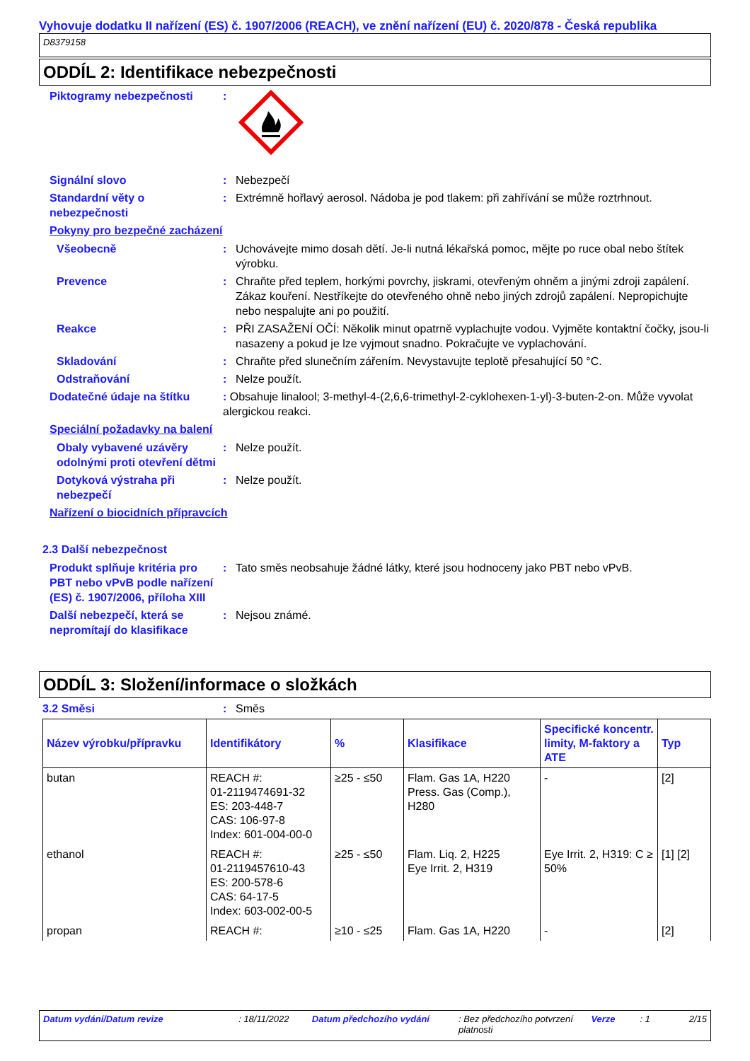Vyhovuje dodatku II nařízení (ES) č. 1907/2006 (REACH), ve znění nařízení (EU) č. 2020/878 - Česká republika
D8379158
ODDÍL 2: Identifikace nebezpečnosti
Piktogramy nebezpečnosti :
Signální slovo : Nebezpečí
Standardní věty o nebezpečnosti
: Extrémně hořlavý aerosol. Nádoba je pod tlakem: při zahřívání se může roztrhnout.
Pokyny pro bezpečné zacházení
Všeobecně : Uchovávejte mimo dosah dětí. Je-li nutná lékařská pomoc, mějte po ruce obal nebo štítek výrobku.
Prevence : Chraňte před teplem, horkými povrchy, jiskrami, otevřeným ohněm a jinými zdroji zapálení. Zákaz kouření. Nestříkejte do otevřeného ohně nebo jiných zdrojů zapálení. Nepropichujte nebo nespalujte ani po použití.
Reakce : PŘI ZASAŽENÍ OČÍ: Několik minut opatrně vyplachujte vodou. Vyjměte kontaktní čočky, jsou-li nasazeny a pokud je lze vyjmout snadno. Pokračujte ve vyplachování.
Skladování : Chraňte před slunečním zářením. Nevystavujte teplotě přesahující 50 °C.
Odstraňování : Nelze použít.
Dodatečné údaje na štítku : Obsahuje linalool; 3-methyl-4-(2,6,6-trimethyl-2-cyklohexen-1-yl)-3-buten-2-on. Může vyvolat alergickou reakci.
Speciální požadavky na balení
Obaly vybavené uzávěry odolnými proti otevření dětmi
: Nelze použít.
Dotyková výstraha při nebezpečí
: Nelze použít.
Nařízení o biocidních přípravcích
2.3 Další nebezpečnost
Produkt splňuje kritéria pro PBT nebo vPvB podle nařízení (ES) č. 1907/2006, příloha XIII
: Tato směs neobsahuje žádné látky, které jsou hodnoceny jako PBT nebo vPvB.
Další nebezpečí, která se nepromítají do klasifikace
: Nejsou známé.
ODDÍL 3: Složení/informace o složkách
3.2 Směsi : Směs
| Název výrobku/přípravku | Identifikátory | % | Klasifikace | Specifické koncentr. limity, M-faktory a ATE | Typ |
| --- | --- | --- | --- | --- | --- |
| butan | REACH #: 01-2119474691-32 ES: 203-448-7 CAS: 106-97-8 Index: 601-004-00-0 | ≥25 - ≤50 | Flam. Gas 1A, H220 Press. Gas (Comp.), H280 | - | [2] |
| ethanol | REACH #: 01-2119457610-43 ES: 200-578-6 CAS: 64-17-5 Index: 603-002-00-5 | ≥25 - ≤50 | Flam. Liq. 2, H225 Eye Irrit. 2, H319 | Eye Irrit. 2, H319: C ≥ 50% | [1] [2] |
| propan | REACH #: | ≥10 - ≤25 | Flam. Gas 1A, H220 | - | [2] |
Datum vydání/Datum revize: 18/11/2022 Datum předchozího vydání: Bez předchozího potvrzení platnosti Verze: 1 2/15